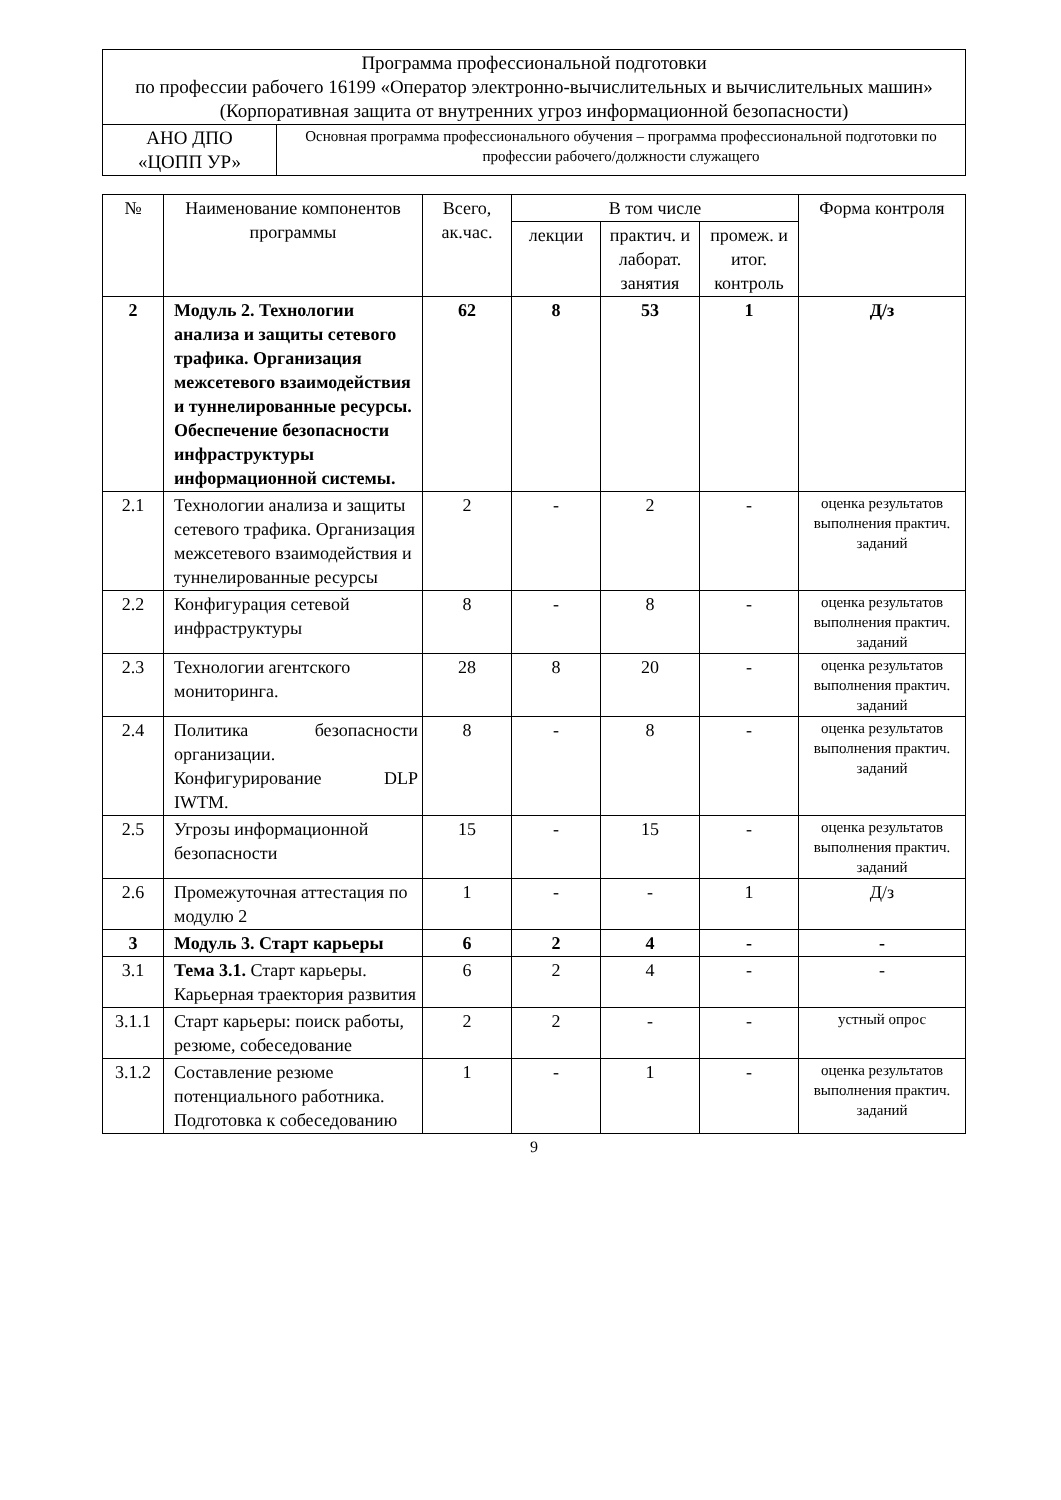| Программа профессиональной подготовки по профессии рабочего 16199 «Оператор электронно-вычислительных и вычислительных машин» (Корпоративная защита от внутренних угроз информационной безопасности) | |
| АНО ДПО «ЦОПП УР» | Основная программа профессионального обучения – программа профессиональной подготовки по профессии рабочего/должности служащего |
| № | Наименование компонентов программы | Всего, ак.час. | В том числе | | | Форма контроля |
| --- | --- | --- | --- | --- | --- | --- |
| | | | лекции | практич. и лаборат. занятия | промеж. и итог. контроль | |
| 2 | Модуль 2. Технологии анализа и защиты сетевого трафика. Организация межсетевого взаимодействия и туннелированные ресурсы. Обеспечение безопасности инфраструктуры информационной системы. | 62 | 8 | 53 | 1 | Д/з |
| 2.1 | Технологии анализа и защиты сетевого трафика. Организация межсетевого взаимодействия и туннелированные ресурсы | 2 | - | 2 | - | оценка результатов выполнения практич. заданий |
| 2.2 | Конфигурация сетевой инфраструктуры | 8 | - | 8 | - | оценка результатов выполнения практич. заданий |
| 2.3 | Технологии агентского мониторинга. | 28 | 8 | 20 | - | оценка результатов выполнения практич. заданий |
| 2.4 | Политика безопасности организации. Конфигурирование DLP IWTM. | 8 | - | 8 | - | оценка результатов выполнения практич. заданий |
| 2.5 | Угрозы информационной безопасности | 15 | - | 15 | - | оценка результатов выполнения практич. заданий |
| 2.6 | Промежуточная аттестация по модулю 2 | 1 | - | - | 1 | Д/з |
| 3 | Модуль 3. Старт карьеры | 6 | 2 | 4 | - | - |
| 3.1 | Тема 3.1. Старт карьеры. Карьерная траектория развития | 6 | 2 | 4 | - | - |
| 3.1.1 | Старт карьеры: поиск работы, резюме, собеседование | 2 | 2 | - | - | устный опрос |
| 3.1.2 | Составление резюме потенциального работника. Подготовка к собеседованию | 1 | - | 1 | - | оценка результатов выполнения практич. заданий |
9